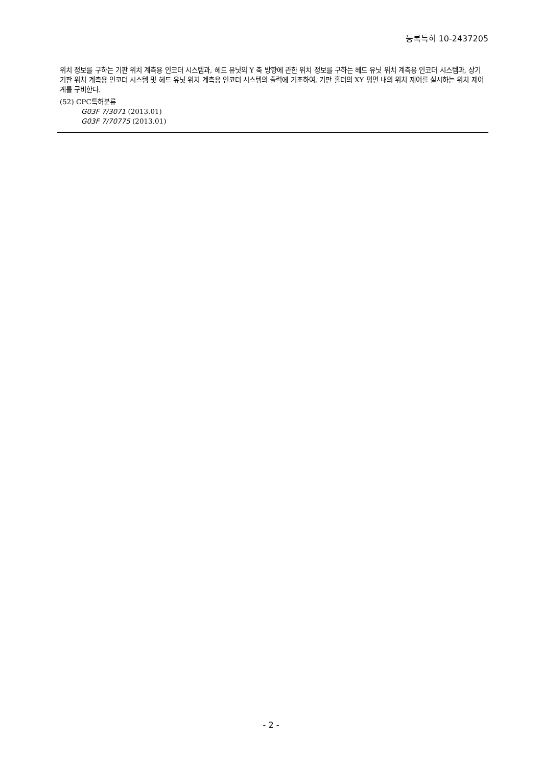등록특허 10-2437205
위치 정보를 구하는 기판 위치 계측용 인코더 시스템과, 헤드 유닛의 Y 축 방향에 관한 위치 정보를 구하는 헤드 유닛 위치 계측용 인코더 시스템과, 상기 기판 위치 계측용 인코더 시스템 및 헤드 유닛 위치 계측용 인코더 시스템의 출력에 기초하여, 기판 홀더의 XY 평면 내의 위치 제어를 실시하는 위치 제어계를 구비한다.
(52) CPC특허분류
G03F 7/3071 (2013.01)
G03F 7/70775 (2013.01)
- 2 -